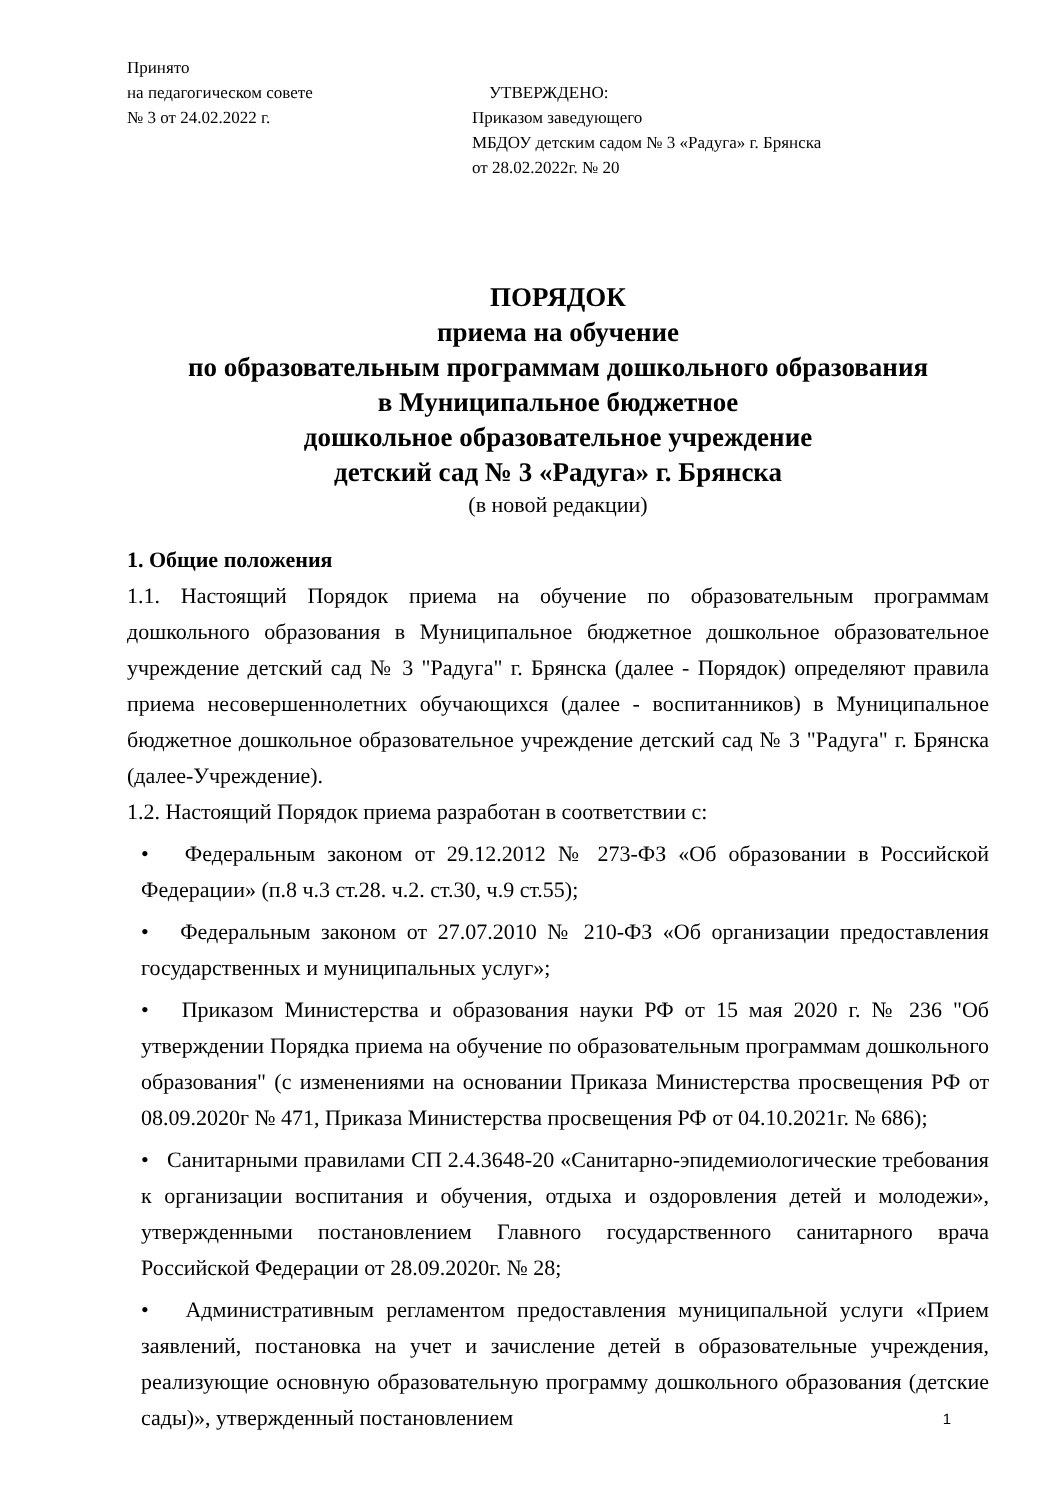Принято
на педагогическом совете
№ 3 от 24.02.2022 г.
УТВЕРЖДЕНО:
Приказом заведующего
МБДОУ детским садом № 3 «Радуга» г. Брянска
от 28.02.2022г. № 20
ПОРЯДОК
приема на обучение
по образовательным программам дошкольного образования
в Муниципальное бюджетное
дошкольное образовательное учреждение
детский сад № 3 «Радуга» г. Брянска
(в новой редакции)
1. Общие положения
1.1. Настоящий Порядок приема на обучение по образовательным программам дошкольного образования в Муниципальное бюджетное дошкольное образовательное учреждение детский сад № 3 "Радуга" г. Брянска (далее - Порядок) определяют правила приема несовершеннолетних обучающихся (далее - воспитанников) в Муниципальное бюджетное дошкольное образовательное учреждение детский сад № 3 "Радуга" г. Брянска (далее-Учреждение).
1.2. Настоящий Порядок приема разработан в соответствии с:
• Федеральным законом от 29.12.2012 № 273-ФЗ «Об образовании в Российской Федерации» (п.8 ч.3 ст.28. ч.2. ст.30, ч.9 ст.55);
• Федеральным законом от 27.07.2010 № 210-ФЗ «Об организации предоставления государственных и муниципальных услуг»;
• Приказом Министерства и образования науки РФ от 15 мая 2020 г. № 236 "Об утверждении Порядка приема на обучение по образовательным программам дошкольного образования" (с изменениями на основании Приказа Министерства просвещения РФ от 08.09.2020г № 471, Приказа Министерства просвещения РФ от 04.10.2021г. № 686);
• Санитарными правилами СП 2.4.3648-20 «Санитарно-эпидемиологические требования к организации воспитания и обучения, отдыха и оздоровления детей и молодежи», утвержденными постановлением Главного государственного санитарного врача Российской Федерации от 28.09.2020г. № 28;
• Административным регламентом предоставления муниципальной услуги «Прием заявлений, постановка на учет и зачисление детей в образовательные учреждения, реализующие основную образовательную программу дошкольного образования (детские сады)», утвержденный постановлением
1